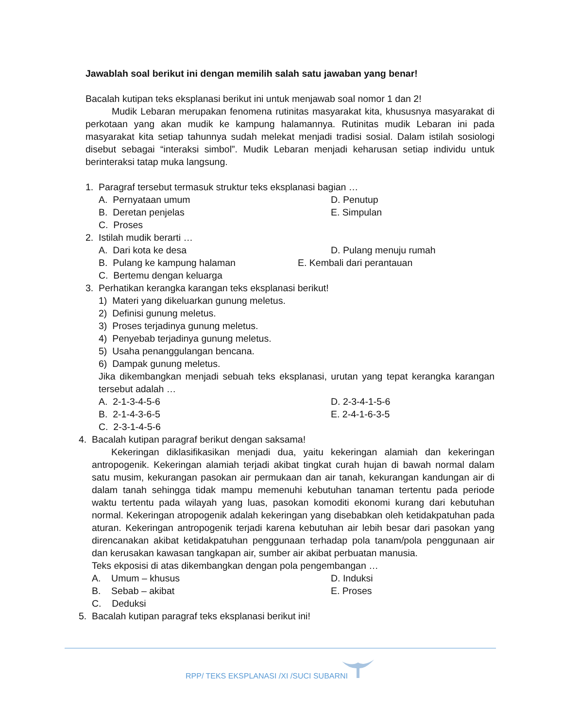Jawablah soal berikut ini dengan memilih salah satu jawaban yang benar!
Bacalah kutipan teks eksplanasi berikut ini untuk menjawab soal nomor 1 dan 2!
Mudik Lebaran merupakan fenomena rutinitas masyarakat kita, khususnya masyarakat di perkotaan yang akan mudik ke kampung halamannya. Rutinitas mudik Lebaran ini pada masyarakat kita setiap tahunnya sudah melekat menjadi tradisi sosial. Dalam istilah sosiologi disebut sebagai “interaksi simbol”. Mudik Lebaran menjadi keharusan setiap individu untuk berinteraksi tatap muka langsung.
1. Paragraf tersebut termasuk struktur teks eksplanasi bagian …
A. Pernyataan umum D. Penutup
B. Deretan penjelas E. Simpulan
C. Proses
2. Istilah mudik berarti …
A. Dari kota ke desa D. Pulang menuju rumah
B. Pulang ke kampung halaman E. Kembali dari perantauan
C. Bertemu dengan keluarga
3. Perhatikan kerangka karangan teks eksplanasi berikut!
1) Materi yang dikeluarkan gunung meletus.
2) Definisi gunung meletus.
3) Proses terjadinya gunung meletus.
4) Penyebab terjadinya gunung meletus.
5) Usaha penanggulangan bencana.
6) Dampak gunung meletus.
Jika dikembangkan menjadi sebuah teks eksplanasi, urutan yang tepat kerangka karangan tersebut adalah …
A. 2-1-3-4-5-6 D. 2-3-4-1-5-6
B. 2-1-4-3-6-5 E. 2-4-1-6-3-5
C. 2-3-1-4-5-6
4. Bacalah kutipan paragraf berikut dengan saksama!
Kekeringan diklasifikasikan menjadi dua, yaitu kekeringan alamiah dan kekeringan antropogenik. Kekeringan alamiah terjadi akibat tingkat curah hujan di bawah normal dalam satu musim, kekurangan pasokan air permukaan dan air tanah, kekurangan kandungan air di dalam tanah sehingga tidak mampu memenuhi kebutuhan tanaman tertentu pada periode waktu tertentu pada wilayah yang luas, pasokan komoditi ekonomi kurang dari kebutuhan normal. Kekeringan atropogenik adalah kekeringan yang disebabkan oleh ketidakpatuhan pada aturan. Kekeringan antropogenik terjadi karena kebutuhan air lebih besar dari pasokan yang direncanakan akibat ketidakpatuhan penggunaan terhadap pola tanam/pola penggunaan air dan kerusakan kawasan tangkapan air, sumber air akibat perbuatan manusia.
Teks ekposisi di atas dikembangkan dengan pola pengembangan …
A. Umum – khusus D. Induksi
B. Sebab – akibat E. Proses
C. Deduksi
5. Bacalah kutipan paragraf teks eksplanasi berikut ini!
RPP/ TEKS EKSPLANASI /XI /SUCI SUBARNI